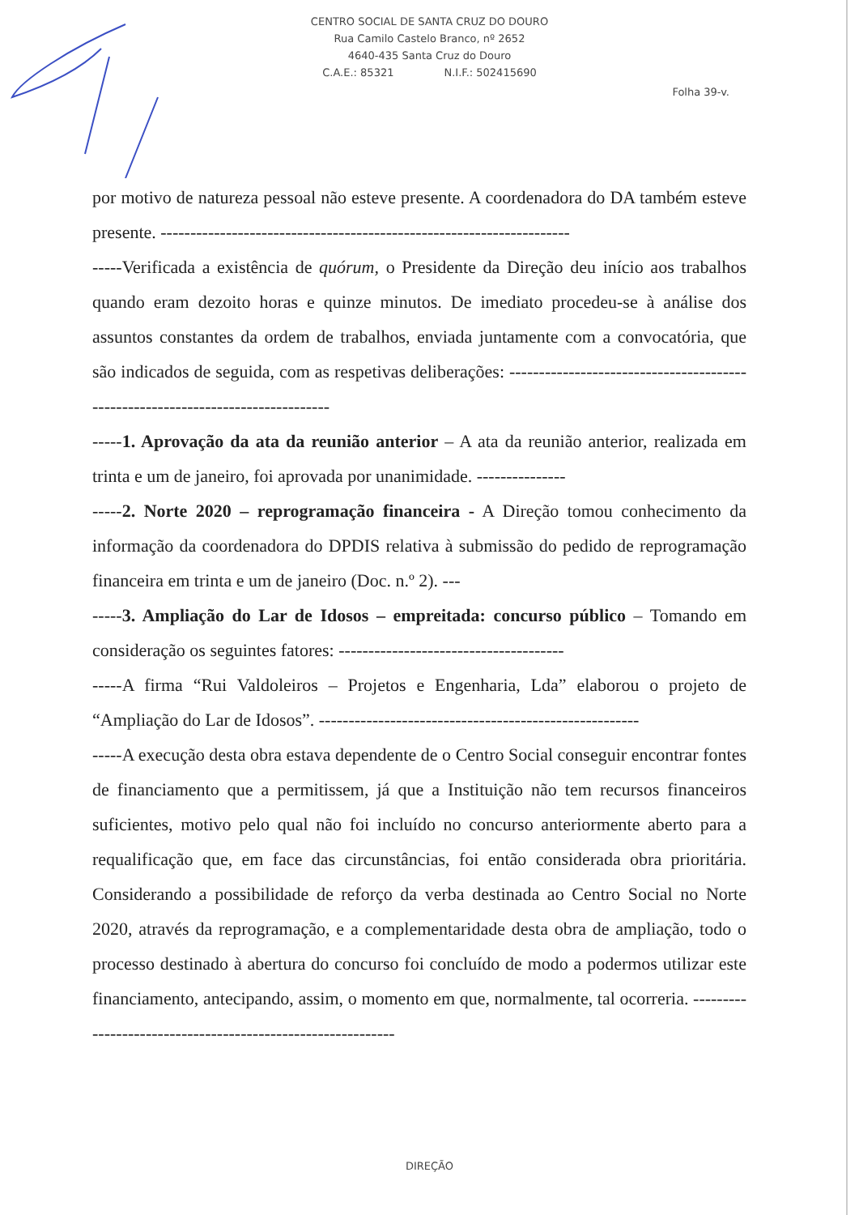CENTRO SOCIAL DE SANTA CRUZ DO DOURO
Rua Camilo Castelo Branco, nº 2652
4640-435 Santa Cruz do Douro
C.A.E.: 85321 N.I.F.: 502415690
Folha 39-v.
por motivo de natureza pessoal não esteve presente. A coordenadora do DA também esteve presente. ---------------------------------------------------------------------
-----Verificada a existência de quórum, o Presidente da Direção deu início aos trabalhos quando eram dezoito horas e quinze minutos. De imediato procedeu-se à análise dos assuntos constantes da ordem de trabalhos, enviada juntamente com a convocatória, que são indicados de seguida, com as respetivas deliberações: --------------------------------------------------------------------------------
-----1. Aprovação da ata da reunião anterior – A ata da reunião anterior, realizada em trinta e um de janeiro, foi aprovada por unanimidade. ---------------
-----2. Norte 2020 – reprogramação financeira - A Direção tomou conhecimento da informação da coordenadora do DPDIS relativa à submissão do pedido de reprogramação financeira em trinta e um de janeiro (Doc. n.º 2). ---
-----3. Ampliação do Lar de Idosos – empreitada: concurso público – Tomando em consideração os seguintes fatores: --------------------------------------
-----A firma “Rui Valdoleiros – Projetos e Engenharia, Lda” elaborou o projeto de “Ampliação do Lar de Idosos”. ------------------------------------------------------
-----A execução desta obra estava dependente de o Centro Social conseguir encontrar fontes de financiamento que a permitissem, já que a Instituição não tem recursos financeiros suficientes, motivo pelo qual não foi incluído no concurso anteriormente aberto para a requalificação que, em face das circunstâncias, foi então considerada obra prioritária. Considerando a possibilidade de reforço da verba destinada ao Centro Social no Norte 2020, através da reprogramação, e a complementaridade desta obra de ampliação, todo o processo destinado à abertura do concurso foi concluído de modo a podermos utilizar este financiamento, antecipando, assim, o momento em que, normalmente, tal ocorreria. ------------------------------------------------------------
DIREÇÃO